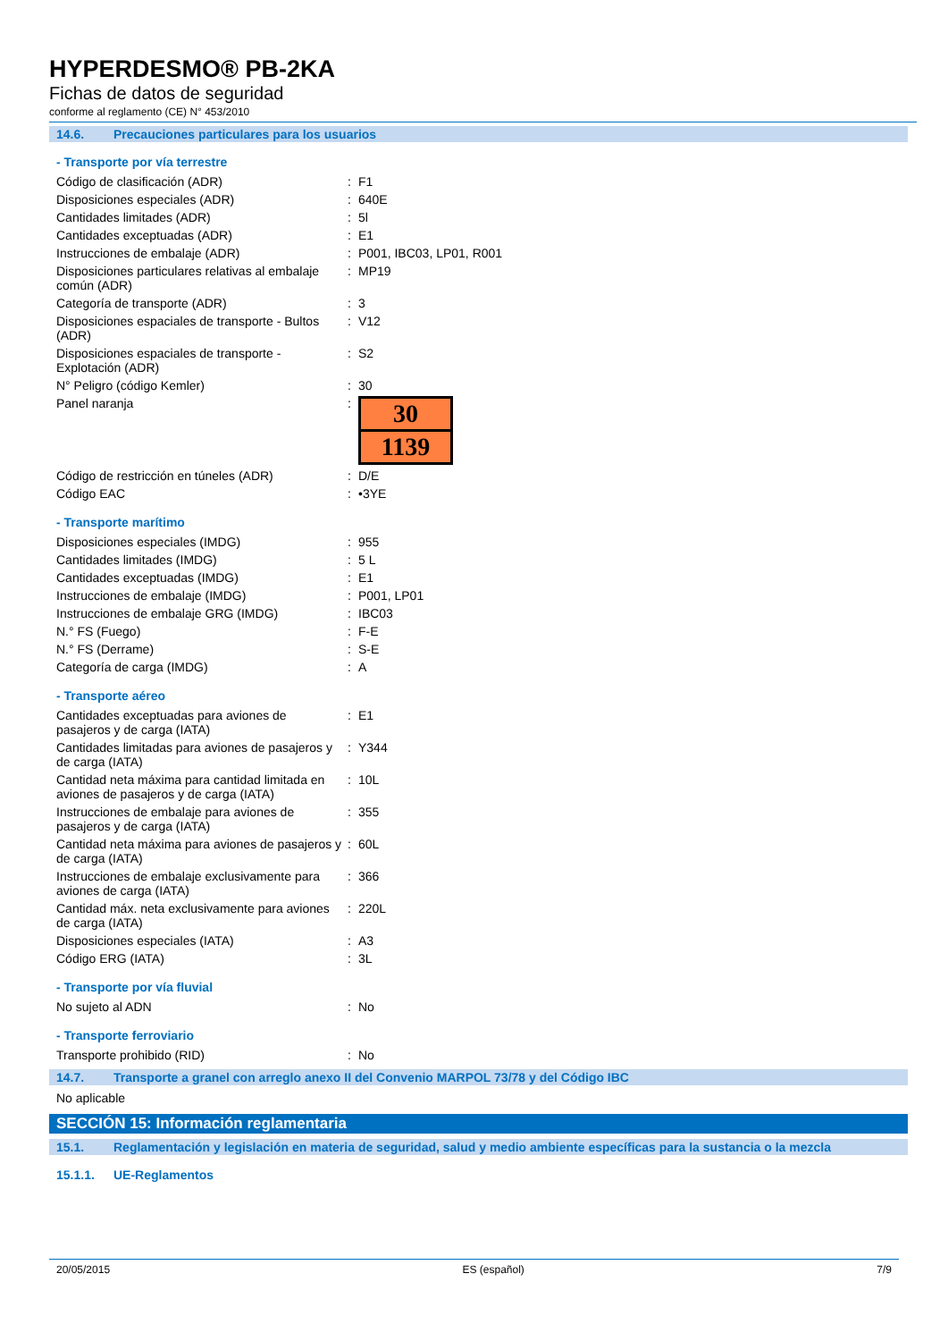HYPERDESMO® PB-2KA
Fichas de datos de seguridad
conforme al reglamento (CE) N° 453/2010
14.6. Precauciones particulares para los usuarios
- Transporte por vía terrestre
| Código de clasificación (ADR) | : | F1 |
| Disposiciones especiales (ADR) | : | 640E |
| Cantidades limitades (ADR) | : | 5l |
| Cantidades exceptuadas (ADR) | : | E1 |
| Instrucciones de embalaje (ADR) | : | P001, IBC03, LP01, R001 |
| Disposiciones particulares relativas al embalaje común (ADR) | : | MP19 |
| Categoría de transporte (ADR) | : | 3 |
| Disposiciones espaciales de transporte - Bultos (ADR) | : | V12 |
| Disposiciones espaciales de transporte - Explotación (ADR) | : | S2 |
| N° Peligro (código Kemler) | : | 30 |
| Panel naranja | : | 30 1139 |
| Código de restricción en túneles (ADR) | : | D/E |
| Código EAC | : | •3YE |
- Transporte marítimo
| Disposiciones especiales (IMDG) | : | 955 |
| Cantidades limitades (IMDG) | : | 5 L |
| Cantidades exceptuadas (IMDG) | : | E1 |
| Instrucciones de embalaje (IMDG) | : | P001, LP01 |
| Instrucciones de embalaje GRG (IMDG) | : | IBC03 |
| N.° FS (Fuego) | : | F-E |
| N.° FS (Derrame) | : | S-E |
| Categoría de carga (IMDG) | : | A |
- Transporte aéreo
| Cantidades exceptuadas para aviones de pasajeros y de carga (IATA) | : | E1 |
| Cantidades limitadas para aviones de pasajeros y de carga (IATA) | : | Y344 |
| Cantidad neta máxima para cantidad limitada en aviones de pasajeros y de carga (IATA) | : | 10L |
| Instrucciones de embalaje para aviones de pasajeros y de carga (IATA) | : | 355 |
| Cantidad neta máxima para aviones de pasajeros y de carga (IATA) | : | 60L |
| Instrucciones de embalaje exclusivamente para aviones de carga (IATA) | : | 366 |
| Cantidad máx. neta exclusivamente para aviones de carga (IATA) | : | 220L |
| Disposiciones especiales (IATA) | : | A3 |
| Código ERG (IATA) | : | 3L |
- Transporte por vía fluvial
| No sujeto al ADN | : | No |
- Transporte ferroviario
| Transporte prohibido (RID) | : | No |
14.7. Transporte a granel con arreglo anexo II del Convenio MARPOL 73/78 y del Código IBC
No aplicable
SECCIÓN 15: Información reglamentaria
15.1. Reglamentación y legislación en materia de seguridad, salud y medio ambiente específicas para la sustancia o la mezcla
15.1.1. UE-Reglamentos
20/05/2015 ES (español) 7/9